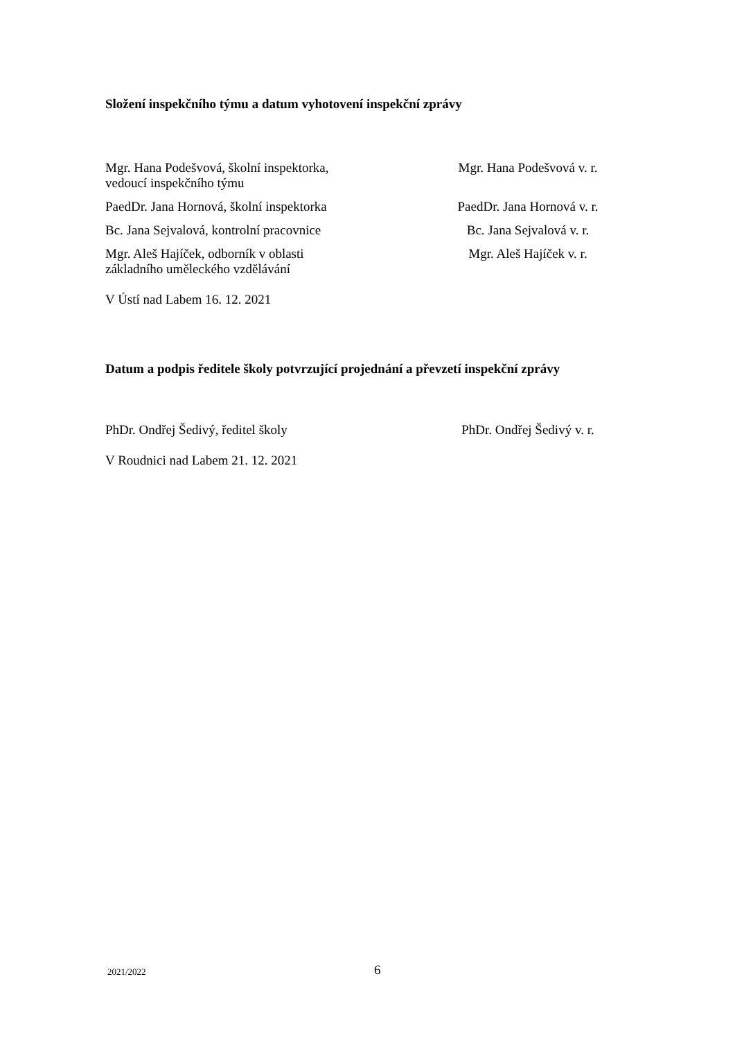Složení inspekčního týmu a datum vyhotovení inspekční zprávy
Mgr. Hana Podešvová, školní inspektorka,
vedoucí inspekčního týmu
Mgr. Hana Podešvová v. r.
PaedDr. Jana Hornová, školní inspektorka PaedDr. Jana Hornová v. r.
Bc. Jana Sejvalová, kontrolní pracovnice Bc. Jana Sejvalová v. r.
Mgr. Aleš Hajíček, odborník v oblasti
základního uměleckého vzdělávání
Mgr. Aleš Hajíček v. r.
V Ústí nad Labem 16. 12. 2021
Datum a podpis ředitele školy potvrzující projednání a převzetí inspekční zprávy
PhDr. Ondřej Šedivý, ředitel školy PhDr. Ondřej Šedivý v. r.
V Roudnici nad Labem 21. 12. 2021
2021/2022 6